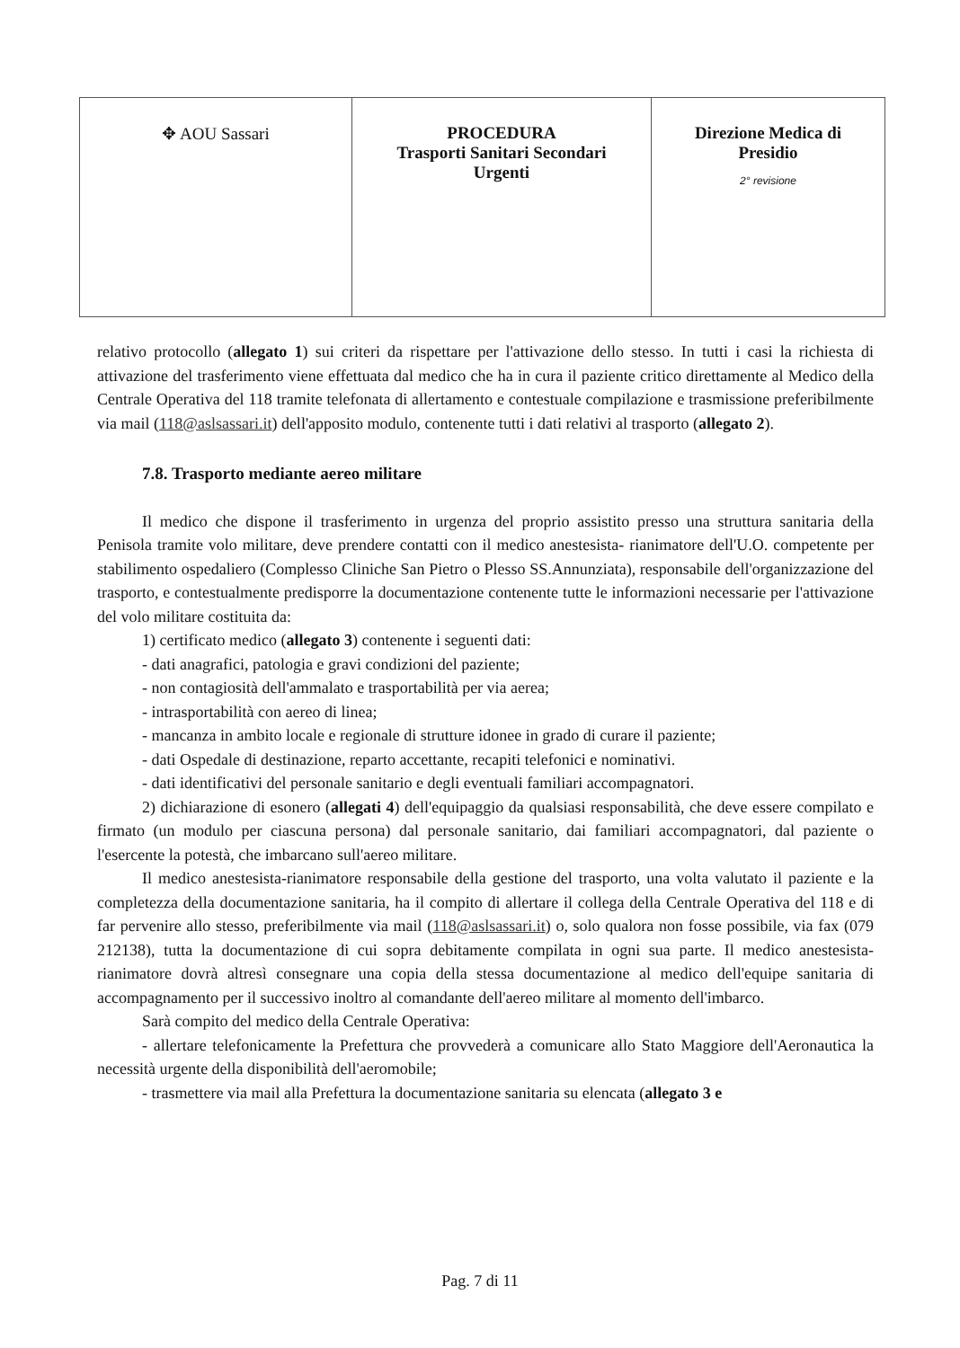| ✥ AOU Sassari | PROCEDURA Trasporti Sanitari Secondari Urgenti | Direzione Medica di Presidio 2° revisione |
relativo protocollo (allegato 1) sui criteri da rispettare per l'attivazione dello stesso. In tutti i casi la richiesta di attivazione del trasferimento viene effettuata dal medico che ha in cura il paziente critico direttamente al Medico della Centrale Operativa del 118 tramite telefonata di allertamento e contestuale compilazione e trasmissione preferibilmente via mail (118@aslsassari.it) dell'apposito modulo, contenente tutti i dati relativi al trasporto (allegato 2).
7.8. Trasporto mediante aereo militare
Il medico che dispone il trasferimento in urgenza del proprio assistito presso una struttura sanitaria della Penisola tramite volo militare, deve prendere contatti con il medico anestesista- rianimatore dell'U.O. competente per stabilimento ospedaliero (Complesso Cliniche San Pietro o Plesso SS.Annunziata), responsabile dell'organizzazione del trasporto, e contestualmente predisporre la documentazione contenente tutte le informazioni necessarie per l'attivazione del volo militare costituita da:
1) certificato medico (allegato 3) contenente i seguenti dati:
- dati anagrafici, patologia e gravi condizioni del paziente;
- non contagiosità dell'ammalato e trasportabilità per via aerea;
- intrasportabilità con aereo di linea;
- mancanza in ambito locale e regionale di strutture idonee in grado di curare il paziente;
- dati Ospedale di destinazione, reparto accettante, recapiti telefonici e nominativi.
- dati identificativi del personale sanitario e degli eventuali familiari accompagnatori.
2) dichiarazione di esonero (allegati 4) dell'equipaggio da qualsiasi responsabilità, che deve essere compilato e firmato (un modulo per ciascuna persona) dal personale sanitario, dai familiari accompagnatori, dal paziente o l'esercente la potestà, che imbarcano sull'aereo militare.
Il medico anestesista-rianimatore responsabile della gestione del trasporto, una volta valutato il paziente e la completezza della documentazione sanitaria, ha il compito di allertare il collega della Centrale Operativa del 118 e di far pervenire allo stesso, preferibilmente via mail (118@aslsassari.it) o, solo qualora non fosse possibile, via fax (079 212138), tutta la documentazione di cui sopra debitamente compilata in ogni sua parte. Il medico anestesista-rianimatore dovrà altresì consegnare una copia della stessa documentazione al medico dell'equipe sanitaria di accompagnamento per il successivo inoltro al comandante dell'aereo militare al momento dell'imbarco.
Sarà compito del medico della Centrale Operativa:
- allertare telefonicamente la Prefettura che provvederà a comunicare allo Stato Maggiore dell'Aeronautica la necessità urgente della disponibilità dell'aeromobile;
- trasmettere via mail alla Prefettura la documentazione sanitaria su elencata (allegato 3 e
Pag. 7 di 11